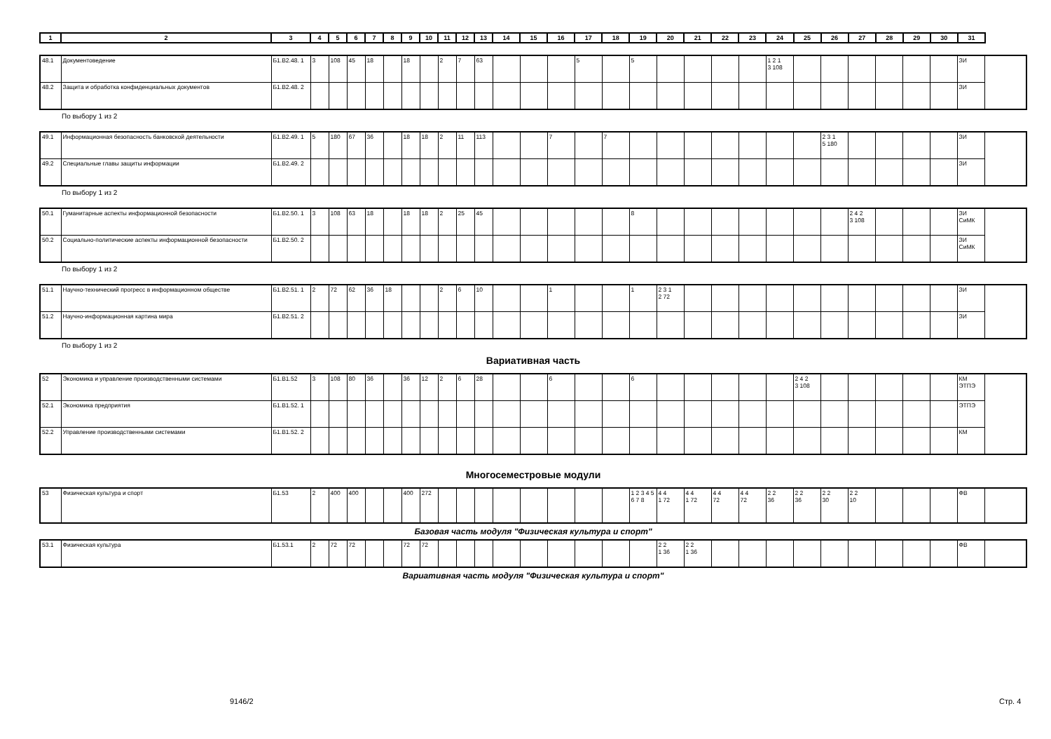| 1 | 2 | 3 | 4 | 5 | 6 | 7 | 8 | 9 | 10 | 11 | 12 | 13 | 14 | 15 | 16 | 17 | 18 | 19 | 20 | 21 | 22 | 23 | 24 | 25 | 26 | 27 | 28 | 29 | 30 | 31 |
| --- | --- | --- | --- | --- | --- | --- | --- | --- | --- | --- | --- | --- | --- | --- | --- | --- | --- | --- | --- | --- | --- | --- | --- | --- | --- | --- | --- | --- | --- | --- |
| 48.1 | Документоведение | Б1.В2.48. 1 | 3 | 108 | 45 | 18 | | 18 | | 2 | 7 | 63 | | | | 5 | | 5 | | | | | 1 2 1 3 108 | | | | | | | ЗИ |
| 48.2 | Защита и обработка конфиденциальных документов | Б1.В2.48. 2 | | | | | | | | | | | | | | | | | | | | | | | | | | | | ЗИ |
По выбору 1 из 2
| 49.1 | Информационная безопасность банковской деятельности | Б1.В2.49. 1 | 5 | 180 | 67 | 36 | | 18 | 18 | 2 | 11 | 113 | | | 7 | | 7 | | | | | | | | 2 3 1 5 180 | | | | | ЗИ |
| 49.2 | Специальные главы защиты информации | Б1.В2.49. 2 | | | | | | | | | | | | | | | | | | | | | | | | | | | | ЗИ |
По выбору 1 из 2
| 50.1 | Гуманитарные аспекты информационной безопасности | Б1.В2.50. 1 | 3 | 108 | 63 | 18 | | 18 | 18 | 2 | 25 | 45 | | | | | | 8 | | | | | | | | 2 4 2 3 108 | | | | ЗИ СиМК |
| 50.2 | Социально-политические аспекты информационной безопасности | Б1.В2.50. 2 | | | | | | | | | | | | | | | | | | | | | | | | | | | | ЗИ СиМК |
По выбору 1 из 2
| 51.1 | Научно-технический прогресс в информационном обществе | Б1.В2.51. 1 | 2 | 72 | 62 | 36 | 18 | | | 2 | 6 | 10 | | | 1 | | | 1 | 2 3 1 2 72 | | | | | | | | | | | ЗИ |
| 51.2 | Научно-информационная картина мира | Б1.В2.51. 2 | | | | | | | | | | | | | | | | | | | | | | | | | | | | ЗИ |
По выбору 1 из 2
Вариативная часть
| 52 | Экономика и управление производственными системами | Б1.В1.52 | 3 | 108 | 80 | 36 | | 36 | 12 | 2 | 6 | 28 | | | 6 | | | 6 | | | | | | 2 4 2 3 108 | | | | | | КМ ЭТПЭ |
| 52.1 | Экономика предприятия | Б1.В1.52. 1 | | | | | | | | | | | | | | | | | | | | | | | | | | | | ЭТПЭ |
| 52.2 | Управление производственными системами | Б1.В1.52. 2 | | | | | | | | | | | | | | | | | | | | | | | | | | | | КМ |
Многосеместровые модули
| 53 | Физическая культура и спорт | Б1.53 | 2 | 400 | 400 | | | 400 | 272 | | | | | | | | | 1 2 3 4 5 6 7 8 | 4 4 1 72 | 4 4 1 72 | 4 4 72 | 4 4 72 | 2 2 36 | 2 2 36 | 2 2 30 | 2 2 10 | | | | ФВ |
Базовая часть модуля "Физическая культура и спорт"
| 53.1 | Физическая культура | Б1.53.1 | 2 | 72 | 72 | | | 72 | 72 | | | | | | | | | | 2 2 1 36 | 2 2 1 36 | | | | | | | | | | ФВ |
Вариативная часть модуля "Физическая культура и спорт"
9146/2 Стр. 4